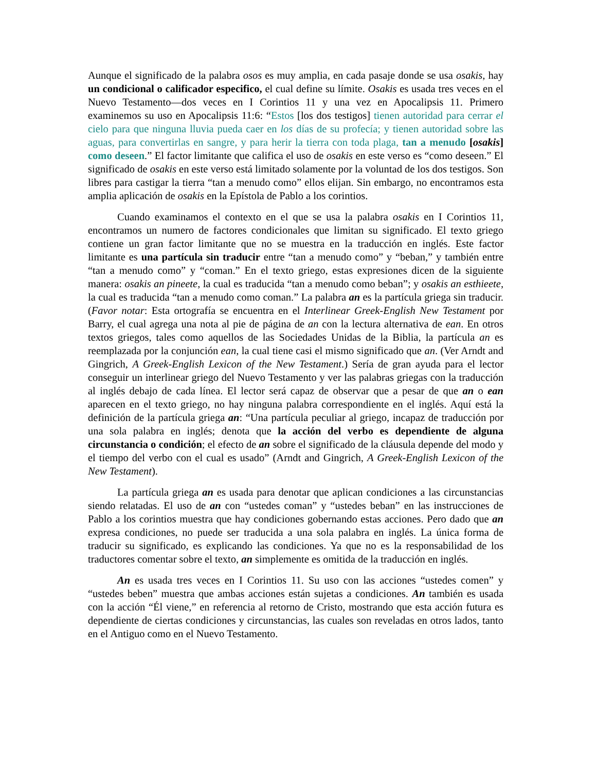Aunque el significado de la palabra osos es muy amplia, en cada pasaje donde se usa osakis, hay un condicional o calificador especifico, el cual define su límite. Osakis es usada tres veces en el Nuevo Testamento—dos veces en I Corintios 11 y una vez en Apocalipsis 11. Primero examinemos su uso en Apocalipsis 11:6: “Estos [los dos testigos] tienen autoridad para cerrar el cielo para que ninguna lluvia pueda caer en los días de su profecía; y tienen autoridad sobre las aguas, para convertirlas en sangre, y para herir la tierra con toda plaga, tan a menudo [osakis] como deseen.” El factor limitante que califica el uso de osakis en este verso es “como deseen.” El significado de osakis en este verso está limitado solamente por la voluntad de los dos testigos. Son libres para castigar la tierra “tan a menudo como” ellos elijan. Sin embargo, no encontramos esta amplia aplicación de osakis en la Epístola de Pablo a los corintios.
Cuando examinamos el contexto en el que se usa la palabra osakis en I Corintios 11, encontramos un numero de factores condicionales que limitan su significado. El texto griego contiene un gran factor limitante que no se muestra en la traducción en inglés. Este factor limitante es una partícula sin traducir entre “tan a menudo como” y “beban,” y también entre “tan a menudo como” y “coman.” En el texto griego, estas expresiones dicen de la siguiente manera: osakis an pineete, la cual es traducida “tan a menudo como beban”; y osakis an esthieete, la cual es traducida “tan a menudo como coman.” La palabra an es la partícula griega sin traducir. (Favor notar: Esta ortografía se encuentra en el Interlinear Greek-English New Testament por Barry, el cual agrega una nota al pie de página de an con la lectura alternativa de ean. En otros textos griegos, tales como aquellos de las Sociedades Unidas de la Biblia, la partícula an es reemplazada por la conjunción ean, la cual tiene casi el mismo significado que an. (Ver Arndt and Gingrich, A Greek-English Lexicon of the New Testament.) Sería de gran ayuda para el lector conseguir un interlinear griego del Nuevo Testamento y ver las palabras griegas con la traducción al inglés debajo de cada línea. El lector será capaz de observar que a pesar de que an o ean aparecen en el texto griego, no hay ninguna palabra correspondiente en el inglés. Aquí está la definición de la partícula griega an: “Una partícula peculiar al griego, incapaz de traducción por una sola palabra en inglés; denota que la acción del verbo es dependiente de alguna circunstancia o condición; el efecto de an sobre el significado de la cláusula depende del modo y el tiempo del verbo con el cual es usado” (Arndt and Gingrich, A Greek-English Lexicon of the New Testament).
La partícula griega an es usada para denotar que aplican condiciones a las circunstancias siendo relatadas. El uso de an con “ustedes coman” y “ustedes beban” en las instrucciones de Pablo a los corintios muestra que hay condiciones gobernando estas acciones. Pero dado que an expresa condiciones, no puede ser traducida a una sola palabra en inglés. La única forma de traducir su significado, es explicando las condiciones. Ya que no es la responsabilidad de los traductores comentar sobre el texto, an simplemente es omitida de la traducción en inglés.
An es usada tres veces en I Corintios 11. Su uso con las acciones “ustedes comen” y “ustedes beben” muestra que ambas acciones están sujetas a condiciones. An también es usada con la acción “Él viene,” en referencia al retorno de Cristo, mostrando que esta acción futura es dependiente de ciertas condiciones y circunstancias, las cuales son reveladas en otros lados, tanto en el Antiguo como en el Nuevo Testamento.